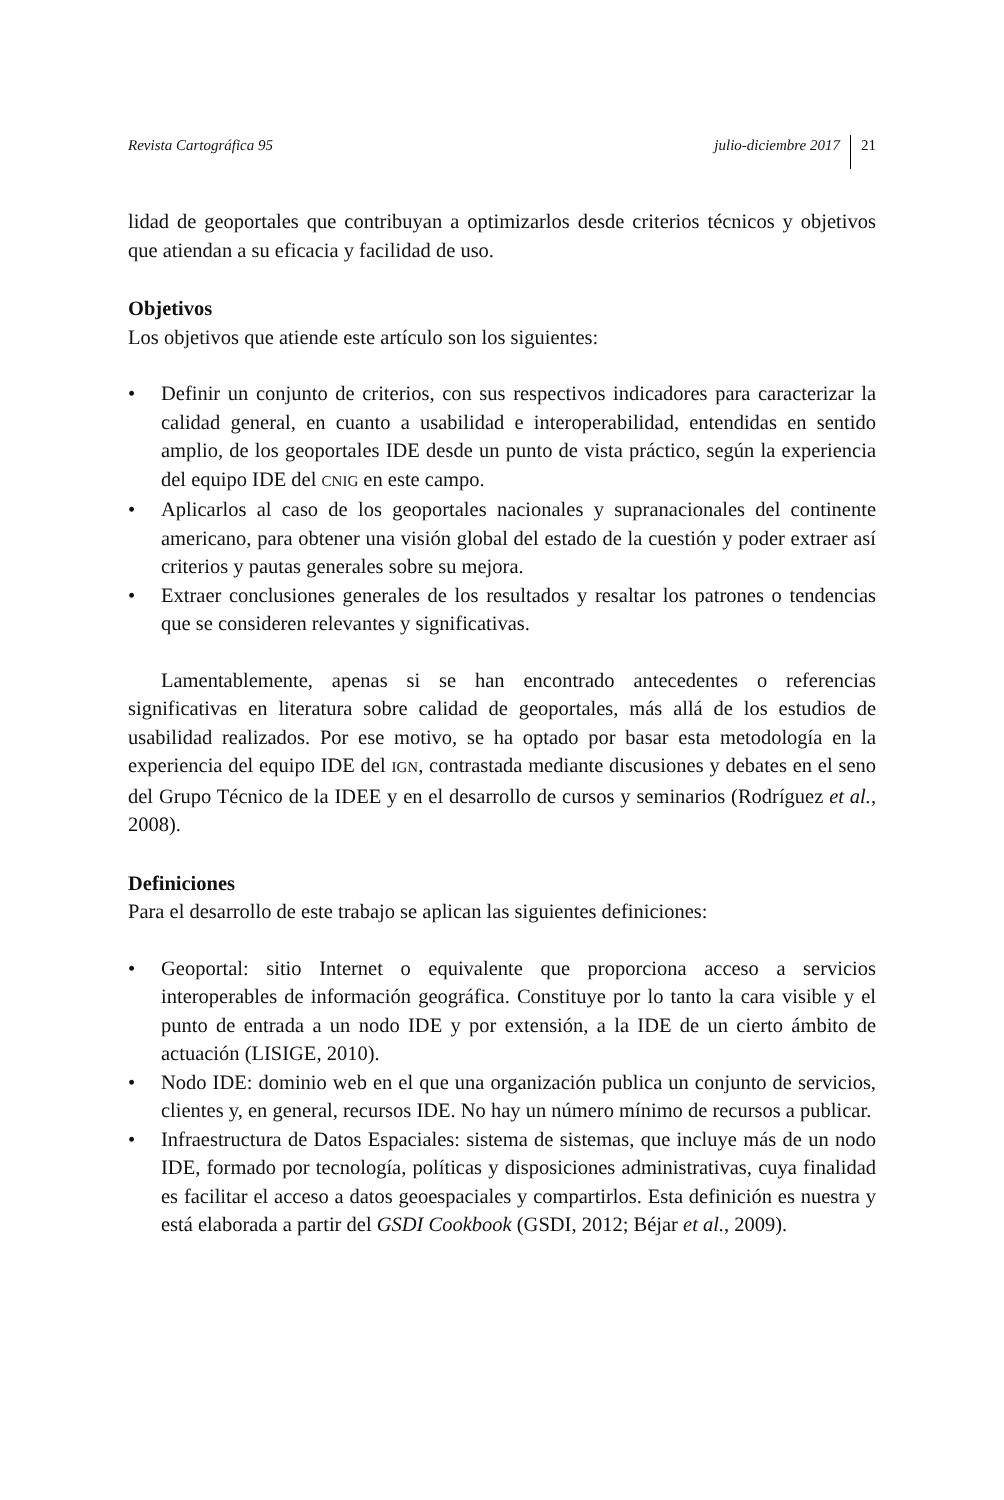Revista Cartográfica 95 julio-diciembre 2017 21
lidad de geoportales que contribuyan a optimizarlos desde criterios técnicos y objetivos que atiendan a su eficacia y facilidad de uso.
Objetivos
Los objetivos que atiende este artículo son los siguientes:
• Definir un conjunto de criterios, con sus respectivos indicadores para caracterizar la calidad general, en cuanto a usabilidad e interoperabilidad, entendidas en sentido amplio, de los geoportales IDE desde un punto de vista práctico, según la experiencia del equipo IDE del CNIG en este campo.
• Aplicarlos al caso de los geoportales nacionales y supranacionales del continente americano, para obtener una visión global del estado de la cuestión y poder extraer así criterios y pautas generales sobre su mejora.
• Extraer conclusiones generales de los resultados y resaltar los patrones o tendencias que se consideren relevantes y significativas.
Lamentablemente, apenas si se han encontrado antecedentes o referencias significativas en literatura sobre calidad de geoportales, más allá de los estudios de usabilidad realizados. Por ese motivo, se ha optado por basar esta metodología en la experiencia del equipo IDE del IGN, contrastada mediante discusiones y debates en el seno del Grupo Técnico de la IDEE y en el desarrollo de cursos y seminarios (Rodríguez et al., 2008).
Definiciones
Para el desarrollo de este trabajo se aplican las siguientes definiciones:
• Geoportal: sitio Internet o equivalente que proporciona acceso a servicios interoperables de información geográfica. Constituye por lo tanto la cara visible y el punto de entrada a un nodo IDE y por extensión, a la IDE de un cierto ámbito de actuación (LISIGE, 2010).
• Nodo IDE: dominio web en el que una organización publica un conjunto de servicios, clientes y, en general, recursos IDE. No hay un número mínimo de recursos a publicar.
• Infraestructura de Datos Espaciales: sistema de sistemas, que incluye más de un nodo IDE, formado por tecnología, políticas y disposiciones administrativas, cuya finalidad es facilitar el acceso a datos geoespaciales y compartirlos. Esta definición es nuestra y está elaborada a partir del GSDI Cookbook (GSDI, 2012; Béjar et al., 2009).